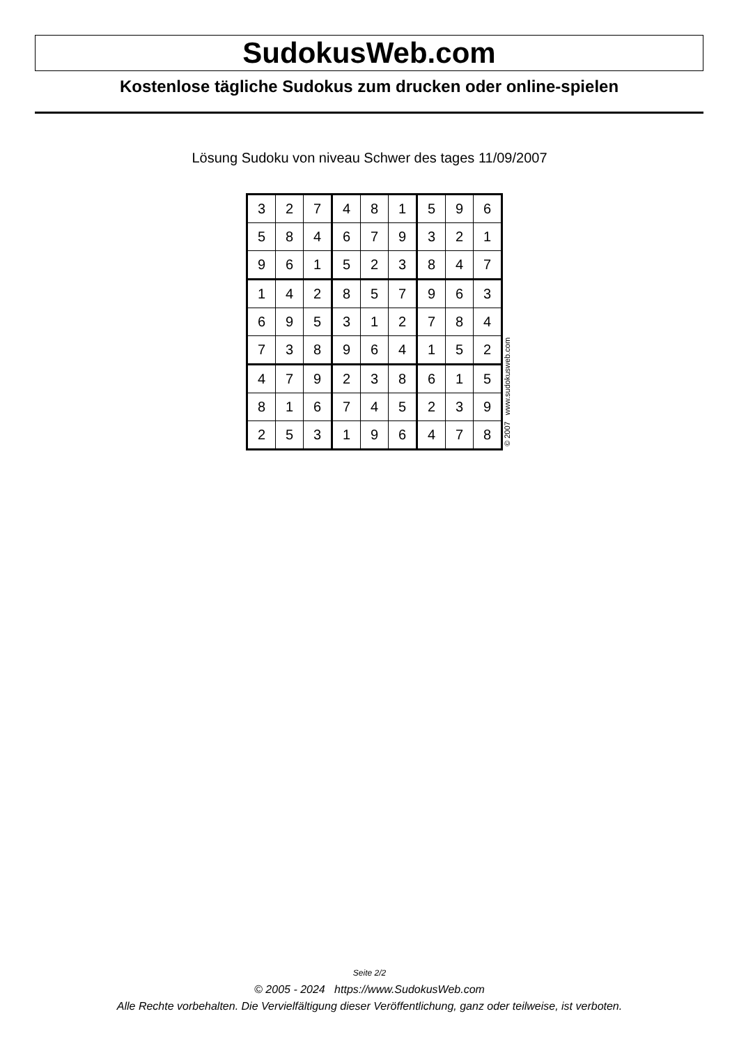SudokusWeb.com
Kostenlose tägliche Sudokus zum drucken oder online-spielen
Lösung Sudoku von niveau Schwer des tages 11/09/2007
| 3 | 2 | 7 | 4 | 8 | 1 | 5 | 9 | 6 |
| 5 | 8 | 4 | 6 | 7 | 9 | 3 | 2 | 1 |
| 9 | 6 | 1 | 5 | 2 | 3 | 8 | 4 | 7 |
| 1 | 4 | 2 | 8 | 5 | 7 | 9 | 6 | 3 |
| 6 | 9 | 5 | 3 | 1 | 2 | 7 | 8 | 4 |
| 7 | 3 | 8 | 9 | 6 | 4 | 1 | 5 | 2 |
| 4 | 7 | 9 | 2 | 3 | 8 | 6 | 1 | 5 |
| 8 | 1 | 6 | 7 | 4 | 5 | 2 | 3 | 9 |
| 2 | 5 | 3 | 1 | 9 | 6 | 4 | 7 | 8 |
© 2007 www.sudokusweb.com
Seite 2/2
© 2005 - 2024 https://www.SudokusWeb.com
Alle Rechte vorbehalten. Die Vervielfältigung dieser Veröffentlichung, ganz oder teilweise, ist verboten.